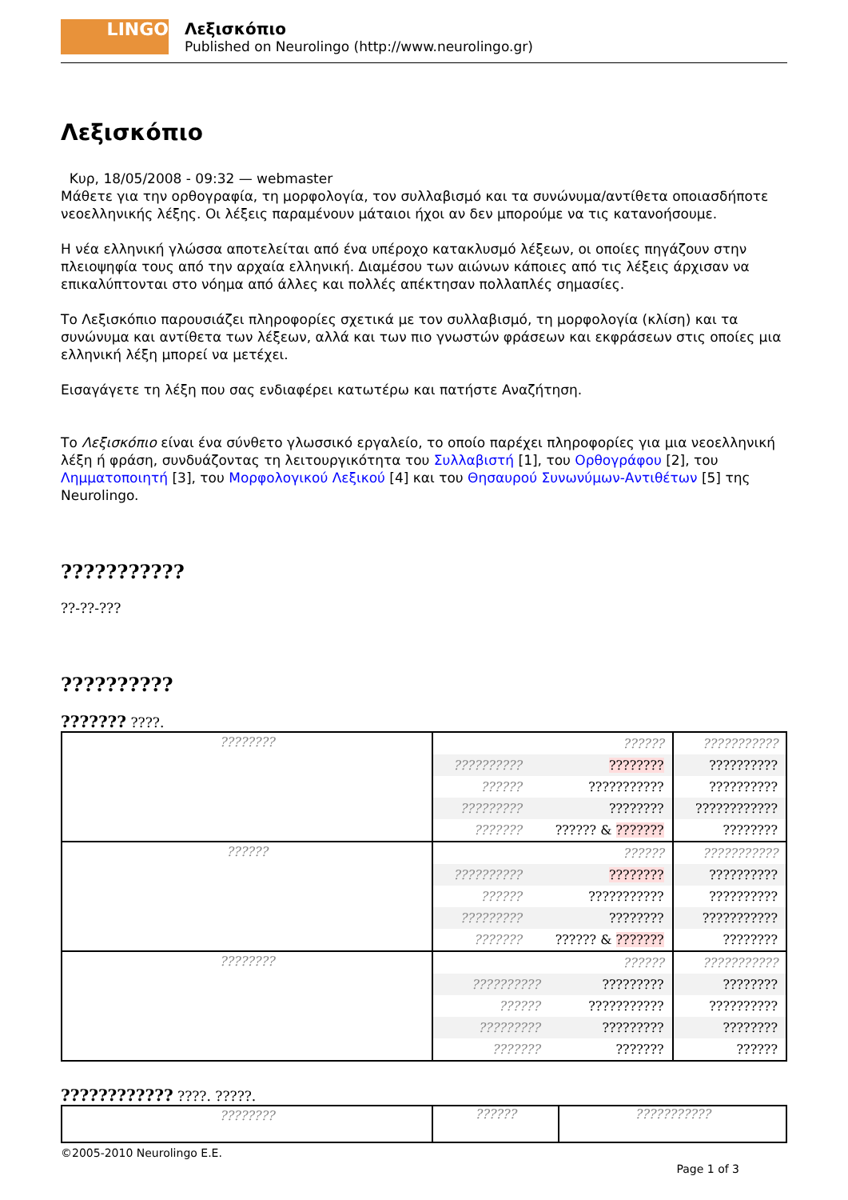LINGO
Λεξισκόπιο
Published on Neurolingo (http://www.neurolingo.gr)
Λεξισκόπιο
Κυρ, 18/05/2008 - 09:32 — webmaster
Μάθετε για την ορθογραφία, τη μορφολογία, τον συλλαβισμό και τα συνώνυμα/αντίθετα οποιασδήποτε νεοελληνικής λέξης. Οι λέξεις παραμένουν μάταιοι ήχοι αν δεν μπορούμε να τις κατανοήσουμε.
Η νέα ελληνική γλώσσα αποτελείται από ένα υπέροχο κατακλυσμό λέξεων, οι οποίες πηγάζουν στην πλειοψηφία τους από την αρχαία ελληνική. Διαμέσου των αιώνων κάποιες από τις λέξεις άρχισαν να επικαλύπτονται στο νόημα από άλλες και πολλές απέκτησαν πολλαπλές σημασίες.
Το Λεξισκόπιο παρουσιάζει πληροφορίες σχετικά με τον συλλαβισμό, τη μορφολογία (κλίση) και τα συνώνυμα και αντίθετα των λέξεων, αλλά και των πιο γνωστών φράσεων και εκφράσεων στις οποίες μια ελληνική λέξη μπορεί να μετέχει.
Εισαγάγετε τη λέξη που σας ενδιαφέρει κατωτέρω και πατήστε Αναζήτηση.
Το Λεξισκόπιο είναι ένα σύνθετο γλωσσικό εργαλείο, το οποίο παρέχει πληροφορίες για μια νεοελληνική λέξη ή φράση, συνδυάζοντας τη λειτουργικότητα του Συλλαβιστή [1], του Ορθογράφου [2], του Λημματοποιητή [3], του Μορφολογικού Λεξικού [4] και του Θησαυρού Συνωνύμων-Αντιθέτων [5] της Neurolingo.
???????????
??-??-???
??????????
??????? ????.
| ???????? | / / ?????? / / ?????????? / ???????? / / ?????? / ??????????? / / ????????? / ???????? / / ??????? / ?????? & ??????? / | / ??????????? / / ?????????? / / ?????????? / / ???????????? / / ???????? / |
| ?????? | / / ?????? / / ?????????? / ???????? / / ?????? / ??????????? / / ????????? / ???????? / / ??????? / ?????? & ??????? / | / ??????????? / / ?????????? / / ?????????? / / ??????????? / / ???????? / |
| ???????? | / / ?????? / / ?????????? / ????????? / / ?????? / ??????????? / / ????????? / ????????? / / ??????? / ??????? / | / ??????????? / / ???????? / / ?????????? / / ???????? / / ?????? / |
???????????? ????. ?????.
| ???????? | ?????? | ??????????? |
©2005-2010 Neurolingo E.E.
Page 1 of 3